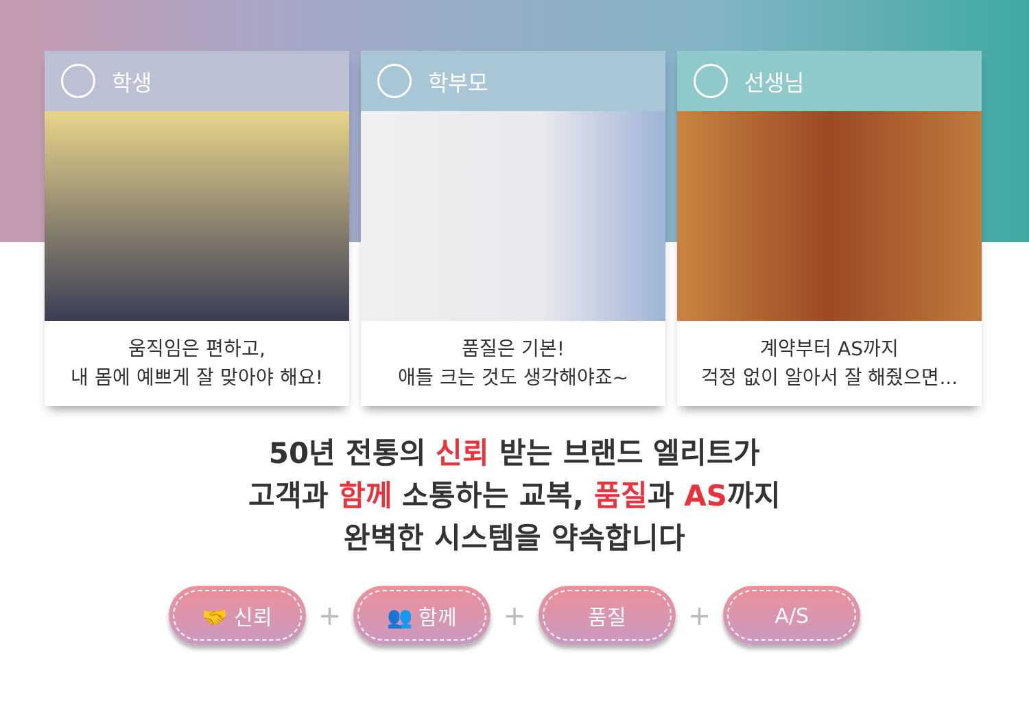학생
움직임은 편하고,
내 몸에 예쁘게 잘 맞아야 해요!
학부모
품질은 기본!
애들 크는 것도 생각해야죠~
선생님
계약부터 AS까지
걱정 없이 알아서 잘 해줬으면...
50년 전통의 신뢰 받는 브랜드 엘리트가
고객과 함께 소통하는 교복, 품질과 AS까지
완벽한 시스템을 약속합니다
🤝 신뢰
+
👥 함께
+
품질
+
A/S